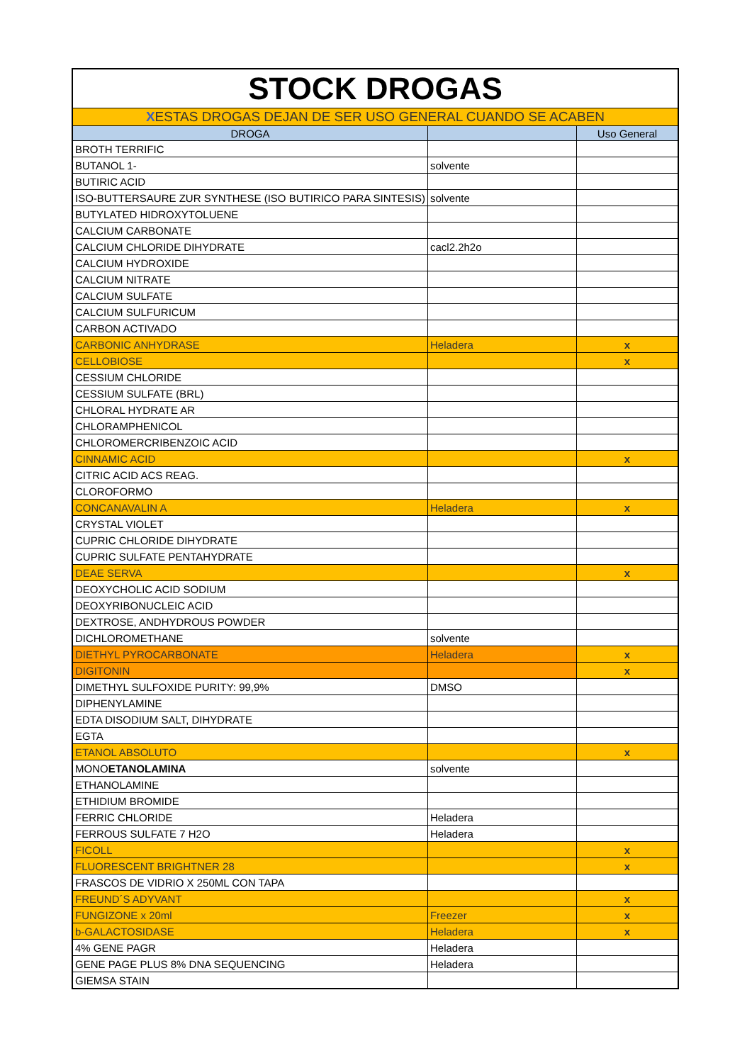| STOCK DROGAS | | |
| X ESTAS DROGAS DEJAN DE SER USO GENERAL CUANDO SE ACABEN | | |
| DROGA | | Uso General |
| BROTH TERRIFIC | | |
| BUTANOL 1- | solvente | |
| BUTIRIC ACID | | |
| ISO-BUTTERSAURE ZUR SYNTHESE (ISO BUTIRICO PARA SINTESIS) | solvente | |
| BUTYLATED HIDROXYTOLUENE | | |
| CALCIUM CARBONATE | | |
| CALCIUM CHLORIDE DIHYDRATE | cacl2.2h2o | |
| CALCIUM HYDROXIDE | | |
| CALCIUM NITRATE | | |
| CALCIUM SULFATE | | |
| CALCIUM SULFURICUM | | |
| CARBON ACTIVADO | | |
| CARBONIC ANHYDRASE | Heladera | x |
| CELLOBIOSE | | x |
| CESSIUM CHLORIDE | | |
| CESSIUM SULFATE (BRL) | | |
| CHLORAL HYDRATE AR | | |
| CHLORAMPHENICOL | | |
| CHLOROMERCRIBENZOIC ACID | | |
| CINNAMIC ACID | | x |
| CITRIC ACID ACS REAG. | | |
| CLOROFORMO | | |
| CONCANAVALIN A | Heladera | x |
| CRYSTAL VIOLET | | |
| CUPRIC CHLORIDE DIHYDRATE | | |
| CUPRIC SULFATE PENTAHYDRATE | | |
| DEAE SERVA | | x |
| DEOXYCHOLIC ACID SODIUM | | |
| DEOXYRIBONUCLEIC ACID | | |
| DEXTROSE, ANDHYDROUS POWDER | | |
| DICHLOROMETHANE | solvente | |
| DIETHYL PYROCARBONATE | Heladera | x |
| DIGITONIN | | x |
| DIMETHYL SULFOXIDE PURITY: 99,9% | DMSO | |
| DIPHENYLAMINE | | |
| EDTA DISODIUM SALT, DIHYDRATE | | |
| EGTA | | |
| ETANOL ABSOLUTO | | x |
| MONO ETANOLAMINA | solvente | |
| ETHANOLAMINE | | |
| ETHIDIUM BROMIDE | | |
| FERRIC CHLORIDE | Heladera | |
| FERROUS SULFATE 7 H2O | Heladera | |
| FICOLL | | x |
| FLUORESCENT BRIGHTNER 28 | | x |
| FRASCOS DE VIDRIO X 250ML CON TAPA | | |
| FREUND´S ADYVANT | | x |
| FUNGIZONE x 20ml | Freezer | x |
| b-GALACTOSIDASE | Heladera | x |
| 4% GENE PAGR | Heladera | |
| GENE PAGE PLUS 8% DNA SEQUENCING | Heladera | |
| GIEMSA STAIN | | |